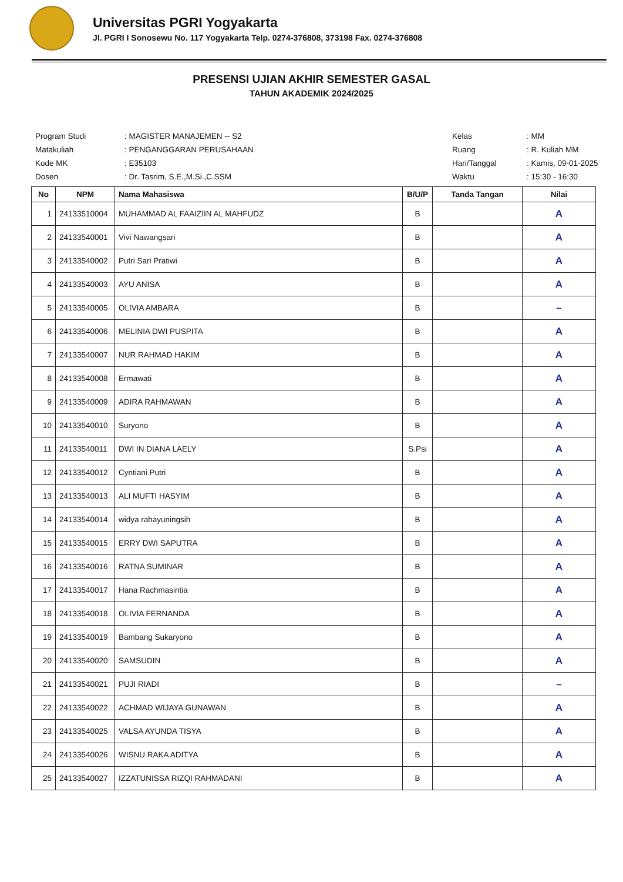Universitas PGRI Yogyakarta
Jl. PGRI I Sonosewu No. 117 Yogyakarta Telp. 0274-376808, 373198 Fax. 0274-376808
PRESENSI UJIAN AKHIR SEMESTER GASAL
TAHUN AKADEMIK 2024/2025
| Program Studi | : MAGISTER MANAJEMEN -- S2 |
| Matakuliah | : PENGANGGARAN PERUSAHAAN |
| Kode MK | : E35103 |
| Dosen | : Dr. Tasrim, S.E.,M.Si.,C.SSM |
| Kelas | : MM |
| Ruang | : R. Kuliah MM |
| Hari/Tanggal | : Kamis, 09-01-2025 |
| Waktu | : 15:30 - 16:30 |
| No | NPM | Nama Mahasiswa | B/U/P | Tanda Tangan | Nilai |
| --- | --- | --- | --- | --- | --- |
| 1 | 24133510004 | MUHAMMAD AL FAAIZIIN AL MAHFUDZ | B | | A |
| 2 | 24133540001 | Vivi Nawangsari | B | | A |
| 3 | 24133540002 | Putri Sari Pratiwi | B | | A |
| 4 | 24133540003 | AYU ANISA | B | | A |
| 5 | 24133540005 | OLIVIA AMBARA | B | | – |
| 6 | 24133540006 | MELINIA DWI PUSPITA | B | | A |
| 7 | 24133540007 | NUR RAHMAD HAKIM | B | | A |
| 8 | 24133540008 | Ermawati | B | | A |
| 9 | 24133540009 | ADIRA RAHMAWAN | B | | A |
| 10 | 24133540010 | Suryono | B | | A |
| 11 | 24133540011 | DWI IN DIANA LAELY | S.Psi | | A |
| 12 | 24133540012 | Cyntiani Putri | B | | A |
| 13 | 24133540013 | ALI MUFTI HASYIM | B | | A |
| 14 | 24133540014 | widya rahayuningsih | B | | A |
| 15 | 24133540015 | ERRY DWI SAPUTRA | B | | A |
| 16 | 24133540016 | RATNA SUMINAR | B | | A |
| 17 | 24133540017 | Hana Rachmasintia | B | | A |
| 18 | 24133540018 | OLIVIA FERNANDA | B | | A |
| 19 | 24133540019 | Bambang Sukaryono | B | | A |
| 20 | 24133540020 | SAMSUDIN | B | | A |
| 21 | 24133540021 | PUJI RIADI | B | | – |
| 22 | 24133540022 | ACHMAD WIJAYA GUNAWAN | B | | A |
| 23 | 24133540025 | VALSA AYUNDA TISYA | B | | A |
| 24 | 24133540026 | WISNU RAKA ADITYA | B | | A |
| 25 | 24133540027 | IZZATUNISSA RIZQI RAHMADANI | B | | A |